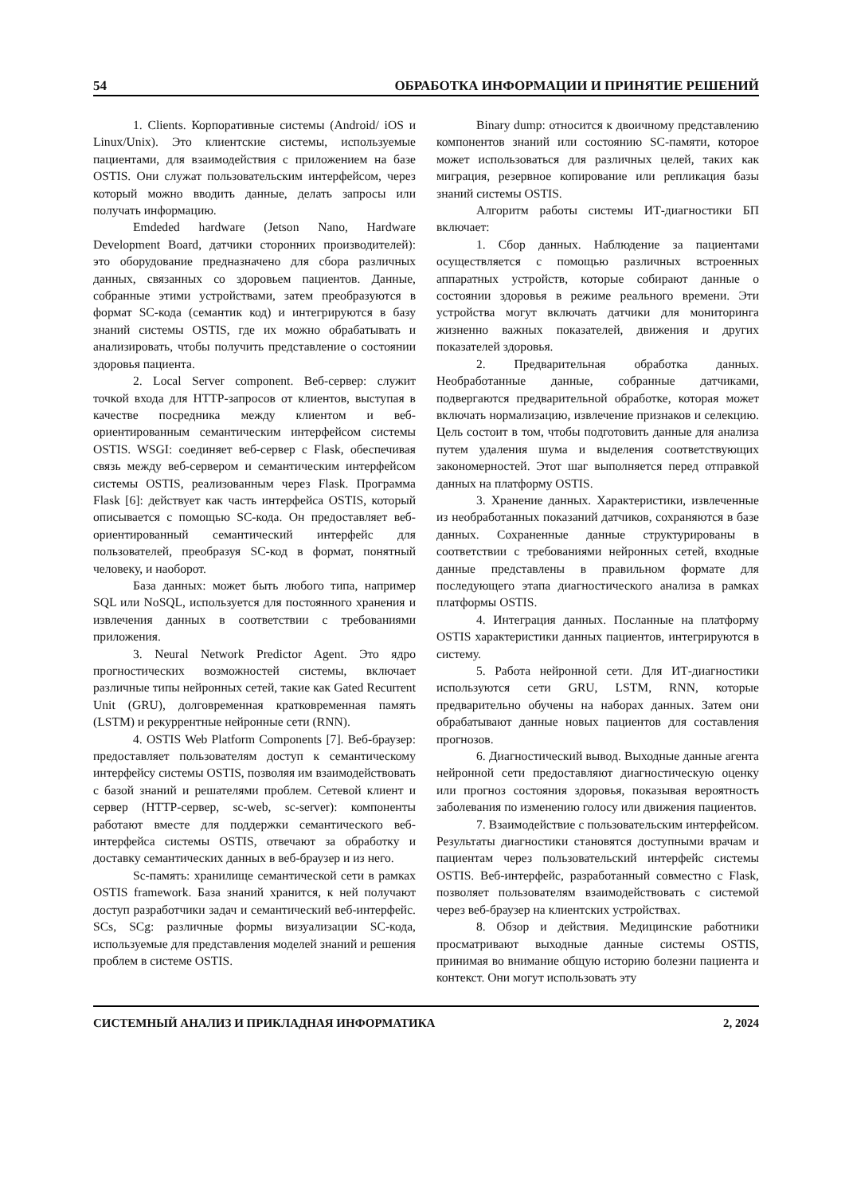54 ОБРАБОТКА ИНФОРМАЦИИ И ПРИНЯТИЕ РЕШЕНИЙ
1. Clients. Корпоративные системы (Android/ iOS и Linux/Unix). Это клиентские системы, используемые пациентами, для взаимодействия с приложением на базе OSTIS. Они служат пользовательским интерфейсом, через который можно вводить данные, делать запросы или получать информацию.
Emdeded hardware (Jetson Nano, Hardware Development Board, датчики сторонних производителей): это оборудование предназначено для сбора различных данных, связанных со здоровьем пациентов. Данные, собранные этими устройствами, затем преобразуются в формат SC-кода (семантик код) и интегрируются в базу знаний системы OSTIS, где их можно обрабатывать и анализировать, чтобы получить представление о состоянии здоровья пациента.
2. Local Server component. Веб-сервер: служит точкой входа для HTTP-запросов от клиентов, выступая в качестве посредника между клиентом и веб-ориентированным семантическим интерфейсом системы OSTIS. WSGI: соединяет веб-сервер с Flask, обеспечивая связь между веб-сервером и семантическим интерфейсом системы OSTIS, реализованным через Flask. Программа Flask [6]: действует как часть интерфейса OSTIS, который описывается с помощью SC-кода. Он предоставляет веб-ориентированный семантический интерфейс для пользователей, преобразуя SC-код в формат, понятный человеку, и наоборот.
База данных: может быть любого типа, например SQL или NoSQL, используется для постоянного хранения и извлечения данных в соответствии с требованиями приложения.
3. Neural Network Predictor Agent. Это ядро прогностических возможностей системы, включает различные типы нейронных сетей, такие как Gated Recurrent Unit (GRU), долговременная кратковременная память (LSTM) и рекуррентные нейронные сети (RNN).
4. OSTIS Web Platform Components [7]. Веб-браузер: предоставляет пользователям доступ к семантическому интерфейсу системы OSTIS, позволяя им взаимодействовать с базой знаний и решателями проблем. Сетевой клиент и сервер (HTTP-сервер, sc-web, sc-server): компоненты работают вместе для поддержки семантического веб-интерфейса системы OSTIS, отвечают за обработку и доставку семантических данных в веб-браузер и из него.
Sc-память: хранилище семантической сети в рамках OSTIS framework. База знаний хранится, к ней получают доступ разработчики задач и семантический веб-интерфейс. SCs, SCg: различные формы визуализации SC-кода, используемые для представления моделей знаний и решения проблем в системе OSTIS.
Binary dump: относится к двоичному представлению компонентов знаний или состоянию SC-памяти, которое может использоваться для различных целей, таких как миграция, резервное копирование или репликация базы знаний системы OSTIS.
Алгоритм работы системы ИТ-диагностики БП включает:
1. Сбор данных. Наблюдение за пациентами осуществляется с помощью различных встроенных аппаратных устройств, которые собирают данные о состоянии здоровья в режиме реального времени. Эти устройства могут включать датчики для мониторинга жизненно важных показателей, движения и других показателей здоровья.
2. Предварительная обработка данных. Необработанные данные, собранные датчиками, подвергаются предварительной обработке, которая может включать нормализацию, извлечение признаков и селекцию. Цель состоит в том, чтобы подготовить данные для анализа путем удаления шума и выделения соответствующих закономерностей. Этот шаг выполняется перед отправкой данных на платформу OSTIS.
3. Хранение данных. Характеристики, извлеченные из необработанных показаний датчиков, сохраняются в базе данных. Сохраненные данные структурированы в соответствии с требованиями нейронных сетей, входные данные представлены в правильном формате для последующего этапа диагностического анализа в рамках платформы OSTIS.
4. Интеграция данных. Посланные на платформу OSTIS характеристики данных пациентов, интегрируются в систему.
5. Работа нейронной сети. Для ИТ-диагностики используются сети GRU, LSTM, RNN, которые предварительно обучены на наборах данных. Затем они обрабатывают данные новых пациентов для составления прогнозов.
6. Диагностический вывод. Выходные данные агента нейронной сети предоставляют диагностическую оценку или прогноз состояния здоровья, показывая вероятность заболевания по изменению голосу или движения пациентов.
7. Взаимодействие с пользовательским интерфейсом. Результаты диагностики становятся доступными врачам и пациентам через пользовательский интерфейс системы OSTIS. Веб-интерфейс, разработанный совместно с Flask, позволяет пользователям взаимодействовать с системой через веб-браузер на клиентских устройствах.
8. Обзор и действия. Медицинские работники просматривают выходные данные системы OSTIS, принимая во внимание общую историю болезни пациента и контекст. Они могут использовать эту
СИСТЕМНЫЙ АНАЛИЗ И ПРИКЛАДНАЯ ИНФОРМАТИКА 2, 2024